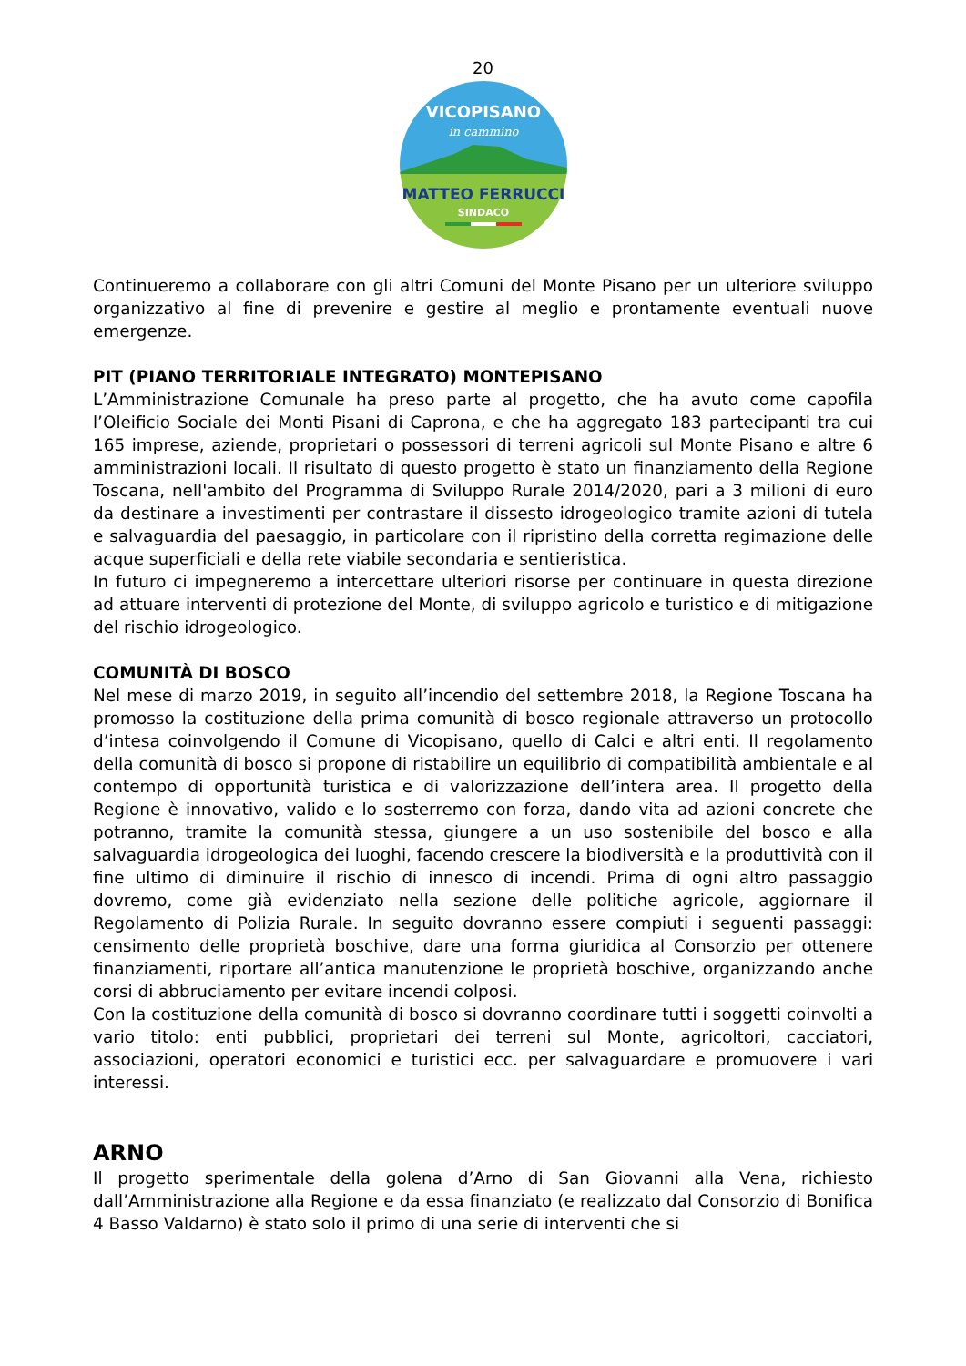20
VICOPISANO
in cammino
MATTEO FERRUCCI
SINDACO
Continueremo a collaborare con gli altri Comuni del Monte Pisano per un ulteriore sviluppo organizzativo al fine di prevenire e gestire al meglio e prontamente eventuali nuove emergenze.
PIT (PIANO TERRITORIALE INTEGRATO) MONTEPISANO
L’Amministrazione Comunale ha preso parte al progetto, che ha avuto come capofila l’Oleificio Sociale dei Monti Pisani di Caprona, e che ha aggregato 183 partecipanti tra cui 165 imprese, aziende, proprietari o possessori di terreni agricoli sul Monte Pisano e altre 6 amministrazioni locali. Il risultato di questo progetto è stato un finanziamento della Regione Toscana, nell'ambito del Programma di Sviluppo Rurale 2014/2020, pari a 3 milioni di euro da destinare a investimenti per contrastare il dissesto idrogeologico tramite azioni di tutela e salvaguardia del paesaggio, in particolare con il ripristino della corretta regimazione delle acque superficiali e della rete viabile secondaria e sentieristica.
In futuro ci impegneremo a intercettare ulteriori risorse per continuare in questa direzione ad attuare interventi di protezione del Monte, di sviluppo agricolo e turistico e di mitigazione del rischio idrogeologico.
COMUNITÀ DI BOSCO
Nel mese di marzo 2019, in seguito all’incendio del settembre 2018, la Regione Toscana ha promosso la costituzione della prima comunità di bosco regionale attraverso un protocollo d’intesa coinvolgendo il Comune di Vicopisano, quello di Calci e altri enti. Il regolamento della comunità di bosco si propone di ristabilire un equilibrio di compatibilità ambientale e al contempo di opportunità turistica e di valorizzazione dell’intera area. Il progetto della Regione è innovativo, valido e lo sosterremo con forza, dando vita ad azioni concrete che potranno, tramite la comunità stessa, giungere a un uso sostenibile del bosco e alla salvaguardia idrogeologica dei luoghi, facendo crescere la biodiversità e la produttività con il fine ultimo di diminuire il rischio di innesco di incendi. Prima di ogni altro passaggio dovremo, come già evidenziato nella sezione delle politiche agricole, aggiornare il Regolamento di Polizia Rurale. In seguito dovranno essere compiuti i seguenti passaggi: censimento delle proprietà boschive, dare una forma giuridica al Consorzio per ottenere finanziamenti, riportare all’antica manutenzione le proprietà boschive, organizzando anche corsi di abbruciamento per evitare incendi colposi.
Con la costituzione della comunità di bosco si dovranno coordinare tutti i soggetti coinvolti a vario titolo: enti pubblici, proprietari dei terreni sul Monte, agricoltori, cacciatori, associazioni, operatori economici e turistici ecc. per salvaguardare e promuovere i vari interessi.
ARNO
Il progetto sperimentale della golena d’Arno di San Giovanni alla Vena, richiesto dall’Amministrazione alla Regione e da essa finanziato (e realizzato dal Consorzio di Bonifica 4 Basso Valdarno) è stato solo il primo di una serie di interventi che si